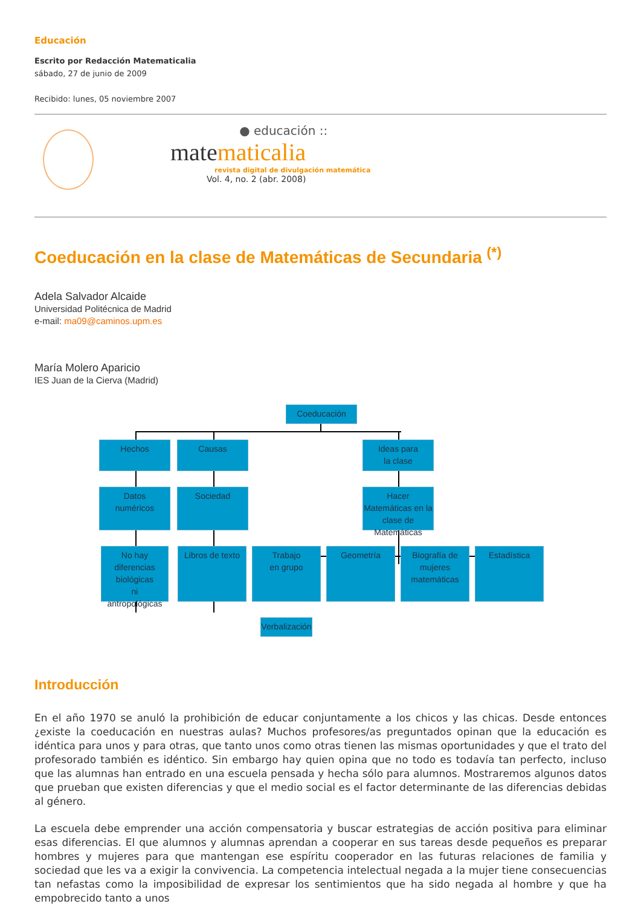Educación
Escrito por Redacción Matematicalia
sábado, 27 de junio de 2009
Recibido: lunes, 05 noviembre 2007
● educación ::
matematicalia
revista digital de divulgación matemática
Vol. 4, no. 2 (abr. 2008)
Coeducación en la clase de Matemáticas de Secundaria <sup>(*)</sup>
Adela Salvador Alcaide
Universidad Politécnica de Madrid
e-mail: ma09@caminos.upm.es
María Molero Aparicio
IES Juan de la Cierva (Madrid)
Coeducación
Hechos Causas
Ideas para
la clase
Datos
numéricos
Sociedad
Hacer Matemáticas en la clase de Matemáticas
No hay diferencias biológicas
ni
antropológicas
Libros de texto
Trabajo
en grupo
Geometría
Biografía de mujeres matemáticas
Estadística
Verbalización
Introducción
En el año 1970 se anuló la prohibición de educar conjuntamente a los chicos y las chicas. Desde entonces ¿existe la coeducación en nuestras aulas? Muchos profesores/as preguntados opinan que la educación es idéntica para unos y para otras, que tanto unos como otras tienen las mismas oportunidades y que el trato del profesorado también es idéntico. Sin embargo hay quien opina que no todo es todavía tan perfecto, incluso que las alumnas han entrado en una escuela pensada y hecha sólo para alumnos. Mostraremos algunos datos que prueban que existen diferencias y que el medio social es el factor determinante de las diferencias debidas al género.
La escuela debe emprender una acción compensatoria y buscar estrategias de acción positiva para eliminar esas diferencias. El que alumnos y alumnas aprendan a cooperar en sus tareas desde pequeños es preparar hombres y mujeres para que mantengan ese espíritu cooperador en las futuras relaciones de familia y sociedad que les va a exigir la convivencia. La competencia intelectual negada a la mujer tiene consecuencias tan nefastas como la imposibilidad de expresar los sentimientos que ha sido negada al hombre y que ha empobrecido tanto a unos